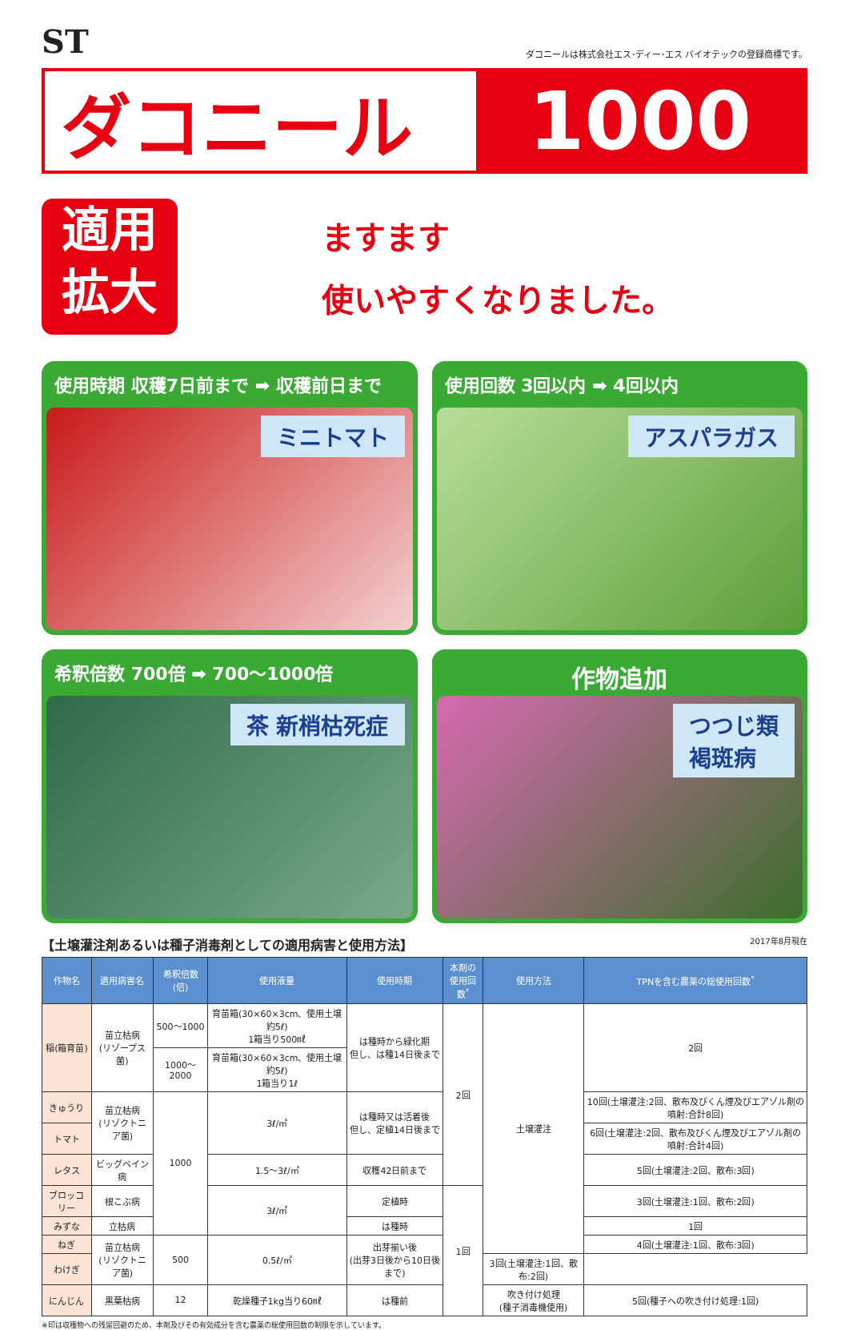ST
ダコニールは株式会社エス･ディー･エス バイオテックの登録商標です。
ダコニール 1000
適用
拡大
ますます
使いやすくなりました。
使用時期 収穫7日前まで ➡ 収穫前日まで
ミニトマト
使用回数 3回以内 ➡ 4回以内
アスパラガス
希釈倍数 700倍 ➡ 700〜1000倍
茶 新梢枯死症
作物追加
つつじ類
褐斑病
【土壌灌注剤あるいは種子消毒剤としての適用病害と使用方法】 2017年8月現在
| 作物名 | 適用病害名 | 希釈倍数(倍) | 使用液量 | 使用時期 | 本剤の 使用回数<sup>*</sup> | 使用方法 | TPNを含む農薬の総使用回数<sup>*</sup> |
| --- | --- | --- | --- | --- | --- | --- | --- |
| 稲(箱育苗) | 苗立枯病 (リゾープス菌) | 500〜1000 | 育苗箱(30×60×3cm、使用土壌約5ℓ) 1箱当り500㎖ | は種時から緑化期 但し、は種14日後まで | 2回 | 土壌灌注 | 2回 |
| | | 1000〜2000 | 育苗箱(30×60×3cm、使用土壌約5ℓ) 1箱当り1ℓ | | | | |
| きゅうり | 苗立枯病 (リゾクトニア菌) | 1000 | 3ℓ/㎡ | は種時又は活着後 但し、定植14日後まで | | | 10回(土壌灌注:2回、散布及びくん煙及びエアゾル剤の噴射:合計8回) |
| トマト | | | | | | | 6回(土壌灌注:2回、散布及びくん煙及びエアゾル剤の噴射:合計4回) |
| レタス | ビッグベイン病 | | 1.5〜3ℓ/㎡ | 収穫42日前まで | | | 5回(土壌灌注:2回、散布:3回) |
| ブロッコリー | 根こぶ病 | | 3ℓ/㎡ | 定植時 | 1回 | | 3回(土壌灌注:1回、散布:2回) |
| みずな | 立枯病 | | | は種時 | | | 1回 |
| ねぎ | 苗立枯病 (リゾクトニア菌) | 500 | 0.5ℓ/㎡ | 出芽揃い後 (出芽3日後から10日後まで) | | | 4回(土壌灌注:1回、散布:3回) |
| わけぎ | | | | | | 3回(土壌灌注:1回、散布:2回) | |
| にんじん | 黒葉枯病 | 12 | 乾燥種子1kg当り60㎖ | は種前 | | 吹き付け処理 (種子消毒機使用) | 5回(種子への吹き付け処理:1回) |
※印は収穫物への残留回避のため、本剤及びその有効成分を含む農薬の総使用回数の制限を示しています。